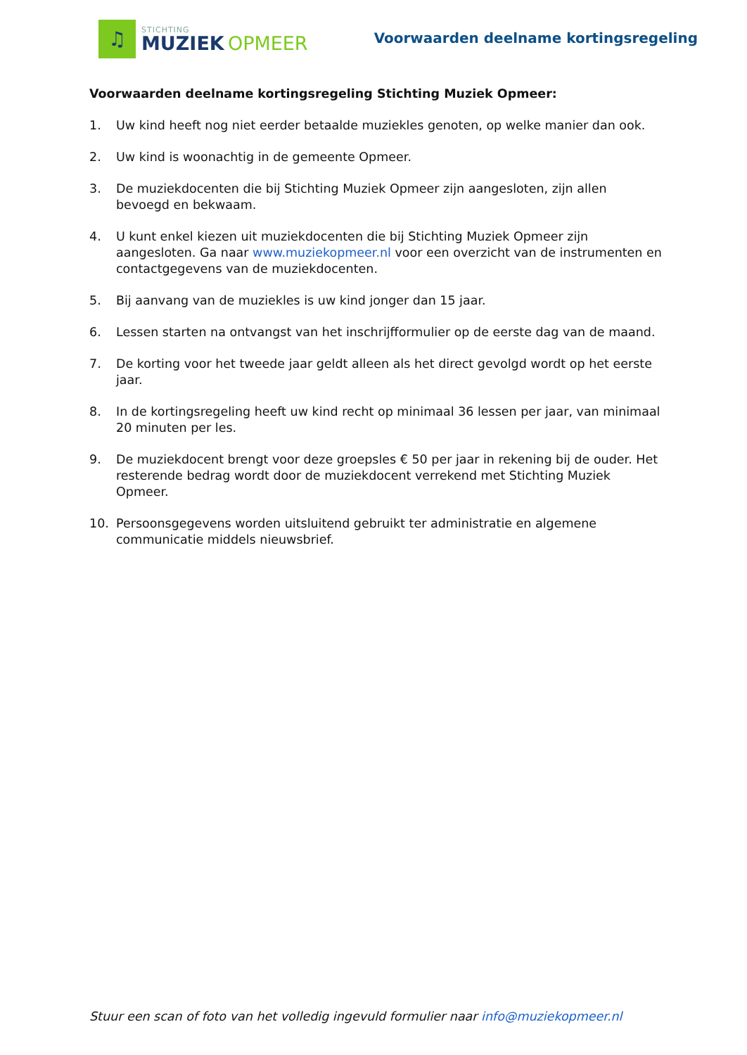♫
STICHTING
MUZIEK OPMEER
Voorwaarden deelname kortingsregeling
Voorwaarden deelname kortingsregeling Stichting Muziek Opmeer:
1. Uw kind heeft nog niet eerder betaalde muziekles genoten, op welke manier dan ook.
2. Uw kind is woonachtig in de gemeente Opmeer.
3. De muziekdocenten die bij Stichting Muziek Opmeer zijn aangesloten, zijn allen bevoegd en bekwaam.
4. U kunt enkel kiezen uit muziekdocenten die bij Stichting Muziek Opmeer zijn aangesloten. Ga naar www.muziekopmeer.nl voor een overzicht van de instrumenten en contactgegevens van de muziekdocenten.
5. Bij aanvang van de muziekles is uw kind jonger dan 15 jaar.
6. Lessen starten na ontvangst van het inschrijfformulier op de eerste dag van de maand.
7. De korting voor het tweede jaar geldt alleen als het direct gevolgd wordt op het eerste jaar.
8. In de kortingsregeling heeft uw kind recht op minimaal 36 lessen per jaar, van minimaal 20 minuten per les.
9. De muziekdocent brengt voor deze groepsles € 50 per jaar in rekening bij de ouder. Het resterende bedrag wordt door de muziekdocent verrekend met Stichting Muziek Opmeer.
10. Persoonsgegevens worden uitsluitend gebruikt ter administratie en algemene communicatie middels nieuwsbrief.
Stuur een scan of foto van het volledig ingevuld formulier naar info@muziekopmeer.nl